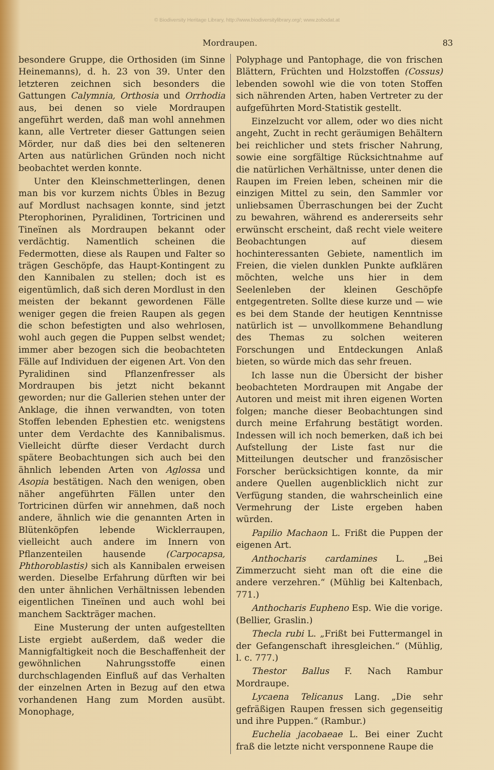© Biodiversity Heritage Library, http://www.biodiversitylibrary.org/; www.zobodat.at
Mordraupen. 83
besondere Gruppe, die Orthosiden (im Sinne Heinemanns), d. h. 23 von 39. Unter den letzteren zeichnen sich besonders die Gattungen Calymnia, Orthosia und Orrhodia aus, bei denen so viele Mordraupen angeführt werden, daß man wohl annehmen kann, alle Vertreter dieser Gattungen seien Mörder, nur daß dies bei den selteneren Arten aus natürlichen Gründen noch nicht beobachtet werden konnte.
Unter den Kleinschmetterlingen, denen man bis vor kurzem nichts Übles in Bezug auf Mordlust nachsagen konnte, sind jetzt Pterophorinen, Pyralidinen, Tortricinen und Tineïnen als Mordraupen bekannt oder verdächtig. Namentlich scheinen die Federmotten, diese als Raupen und Falter so trägen Geschöpfe, das Haupt-Kontingent zu den Kannibalen zu stellen; doch ist es eigentümlich, daß sich deren Mordlust in den meisten der bekannt gewordenen Fälle weniger gegen die freien Raupen als gegen die schon befestigten und also wehrlosen, wohl auch gegen die Puppen selbst wendet; immer aber bezogen sich die beobachteten Fälle auf Individuen der eigenen Art. Von den Pyralidinen sind Pflanzenfresser als Mordraupen bis jetzt nicht bekannt geworden; nur die Gallerien stehen unter der Anklage, die ihnen verwandten, von toten Stoffen lebenden Ephestien etc. wenigstens unter dem Verdachte des Kannibalismus. Vielleicht dürfte dieser Verdacht durch spätere Beobachtungen sich auch bei den ähnlich lebenden Arten von Aglossa und Asopia bestätigen. Nach den wenigen, oben näher angeführten Fällen unter den Tortricinen dürfen wir annehmen, daß noch andere, ähnlich wie die genannten Arten in Blütenköpfen lebende Wicklerraupen, vielleicht auch andere im Innern von Pflanzenteilen hausende (Carpocapsa, Phthoroblastis) sich als Kannibalen erweisen werden. Dieselbe Erfahrung dürften wir bei den unter ähnlichen Verhältnissen lebenden eigentlichen Tineïnen und auch wohl bei manchem Sackträger machen.
Eine Musterung der unten aufgestellten Liste ergiebt außerdem, daß weder die Mannigfaltigkeit noch die Beschaffenheit der gewöhnlichen Nahrungsstoffe einen durchschlagenden Einfluß auf das Verhalten der einzelnen Arten in Bezug auf den etwa vorhandenen Hang zum Morden ausübt. Monophage,
Polyphage und Pantophage, die von frischen Blättern, Früchten und Holzstoffen (Cossus) lebenden sowohl wie die von toten Stoffen sich nährenden Arten, haben Vertreter zu der aufgeführten Mord-Statistik gestellt.
Einzelzucht vor allem, oder wo dies nicht angeht, Zucht in recht geräumigen Behältern bei reichlicher und stets frischer Nahrung, sowie eine sorgfältige Rücksichtnahme auf die natürlichen Verhältnisse, unter denen die Raupen im Freien leben, scheinen mir die einzigen Mittel zu sein, den Sammler vor unliebsamen Überraschungen bei der Zucht zu bewahren, während es andererseits sehr erwünscht erscheint, daß recht viele weitere Beobachtungen auf diesem hochinteressanten Gebiete, namentlich im Freien, die vielen dunklen Punkte aufklären möchten, welche uns hier in dem Seelenleben der kleinen Geschöpfe entgegentreten. Sollte diese kurze und — wie es bei dem Stande der heutigen Kenntnisse natürlich ist — unvollkommene Behandlung des Themas zu solchen weiteren Forschungen und Entdeckungen Anlaß bieten, so würde mich das sehr freuen.
Ich lasse nun die Übersicht der bisher beobachteten Mordraupen mit Angabe der Autoren und meist mit ihren eigenen Worten folgen; manche dieser Beobachtungen sind durch meine Erfahrung bestätigt worden. Indessen will ich noch bemerken, daß ich bei Aufstellung der Liste fast nur die Mitteilungen deutscher und französischer Forscher berücksichtigen konnte, da mir andere Quellen augenblicklich nicht zur Verfügung standen, die wahrscheinlich eine Vermehrung der Liste ergeben haben würden.
Papilio Machaon L. Frißt die Puppen der eigenen Art.
Anthocharis cardamines L. „Bei Zimmerzucht sieht man oft die eine die andere verzehren.“ (Mühlig bei Kaltenbach, 771.)
Anthocharis Eupheno Esp. Wie die vorige. (Bellier, Graslin.)
Thecla rubi L. „Frißt bei Futtermangel in der Gefangenschaft ihresgleichen.“ (Mühlig, l. c. 777.)
Thestor Ballus F. Nach Rambur Mordraupe.
Lycaena Telicanus Lang. „Die sehr gefräßigen Raupen fressen sich gegenseitig und ihre Puppen.“ (Rambur.)
Euchelia jacobaeae L. Bei einer Zucht fraß die letzte nicht versponnene Raupe die